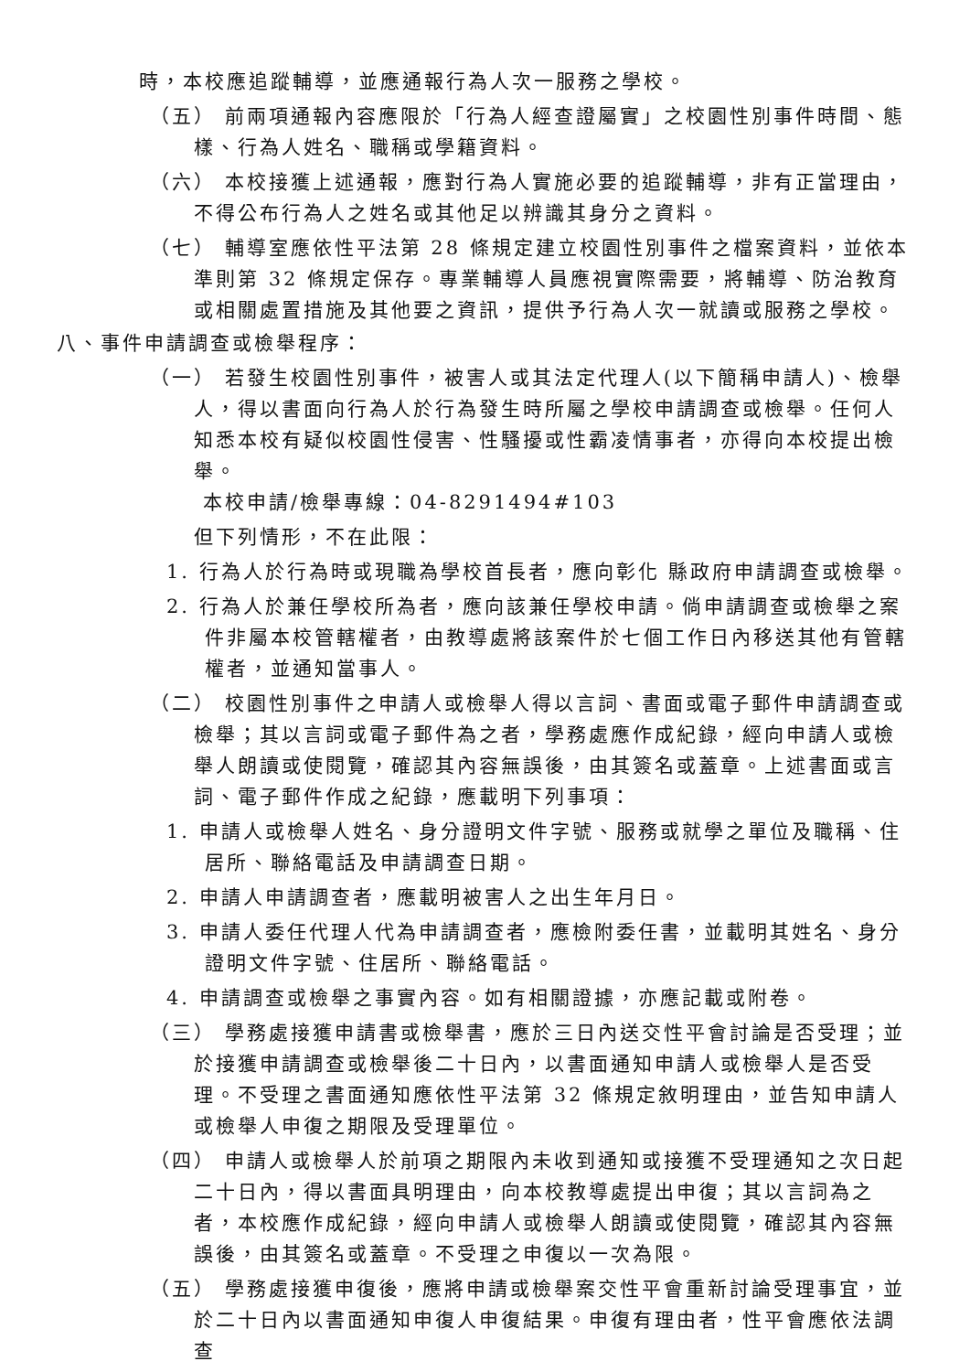時，本校應追蹤輔導，並應通報行為人次一服務之學校。
（五） 前兩項通報內容應限於「行為人經查證屬實」之校園性別事件時間、態樣、行為人姓名、職稱或學籍資料。
（六） 本校接獲上述通報，應對行為人實施必要的追蹤輔導，非有正當理由，不得公布行為人之姓名或其他足以辨識其身分之資料。
（七） 輔導室應依性平法第 28 條規定建立校園性別事件之檔案資料，並依本準則第 32 條規定保存。專業輔導人員應視實際需要，將輔導、防治教育或相關處置措施及其他要之資訊，提供予行為人次一就讀或服務之學校。
八、事件申請調查或檢舉程序：
（一） 若發生校園性別事件，被害人或其法定代理人(以下簡稱申請人)、檢舉人，得以書面向行為人於行為發生時所屬之學校申請調查或檢舉。任何人知悉本校有疑似校園性侵害、性騷擾或性霸凌情事者，亦得向本校提出檢舉。
本校申請/檢舉專線：04-8291494#103
但下列情形，不在此限：
1. 行為人於行為時或現職為學校首長者，應向彰化 縣政府申請調查或檢舉。
2. 行為人於兼任學校所為者，應向該兼任學校申請。倘申請調查或檢舉之案件非屬本校管轄權者，由教導處將該案件於七個工作日內移送其他有管轄權者，並通知當事人。
（二） 校園性別事件之申請人或檢舉人得以言詞、書面或電子郵件申請調查或檢舉；其以言詞或電子郵件為之者，學務處應作成紀錄，經向申請人或檢舉人朗讀或使閱覽，確認其內容無誤後，由其簽名或蓋章。上述書面或言詞、電子郵件作成之紀錄，應載明下列事項：
1. 申請人或檢舉人姓名、身分證明文件字號、服務或就學之單位及職稱、住居所、聯絡電話及申請調查日期。
2. 申請人申請調查者，應載明被害人之出生年月日。
3. 申請人委任代理人代為申請調查者，應檢附委任書，並載明其姓名、身分證明文件字號、住居所、聯絡電話。
4. 申請調查或檢舉之事實內容。如有相關證據，亦應記載或附卷。
（三） 學務處接獲申請書或檢舉書，應於三日內送交性平會討論是否受理；並於接獲申請調查或檢舉後二十日內，以書面通知申請人或檢舉人是否受理。不受理之書面通知應依性平法第 32 條規定敘明理由，並告知申請人或檢舉人申復之期限及受理單位。
（四） 申請人或檢舉人於前項之期限內未收到通知或接獲不受理通知之次日起二十日內，得以書面具明理由，向本校教導處提出申復；其以言詞為之者，本校應作成紀錄，經向申請人或檢舉人朗讀或使閱覽，確認其內容無誤後，由其簽名或蓋章。不受理之申復以一次為限。
（五） 學務處接獲申復後，應將申請或檢舉案交性平會重新討論受理事宜，並於二十日內以書面通知申復人申復結果。申復有理由者，性平會應依法調查